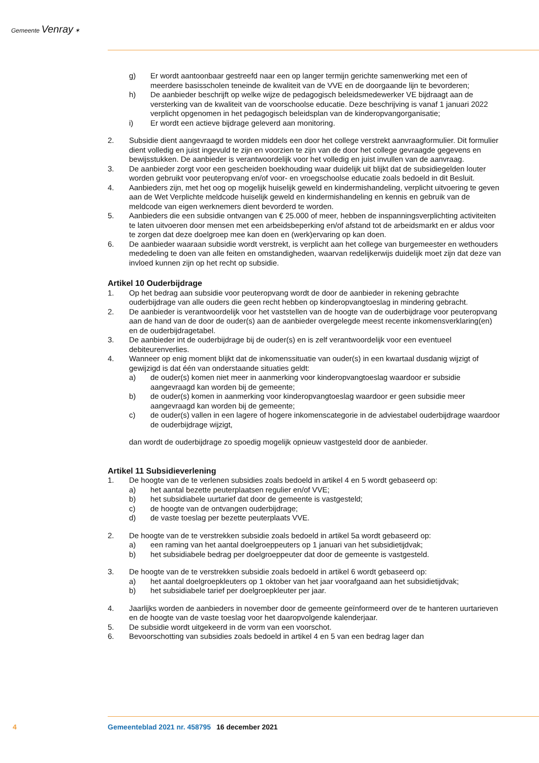Gemeente Venray ✶
g) Er wordt aantoonbaar gestreefd naar een op langer termijn gerichte samenwerking met een of meerdere basisscholen teneinde de kwaliteit van de VVE en de doorgaande lijn te bevorderen;
h) De aanbieder beschrijft op welke wijze de pedagogisch beleidsmedewerker VE bijdraagt aan de versterking van de kwaliteit van de voorschoolse educatie. Deze beschrijving is vanaf 1 januari 2022 verplicht opgenomen in het pedagogisch beleidsplan van de kinderopvangorganisatie;
i) Er wordt een actieve bijdrage geleverd aan monitoring.
2. Subsidie dient aangevraagd te worden middels een door het college verstrekt aanvraagformulier. Dit formulier dient volledig en juist ingevuld te zijn en voorzien te zijn van de door het college gevraagde gegevens en bewijsstukken. De aanbieder is verantwoordelijk voor het volledig en juist invullen van de aanvraag.
3. De aanbieder zorgt voor een gescheiden boekhouding waar duidelijk uit blijkt dat de subsidiegelden louter worden gebruikt voor peuteropvang en/of voor- en vroegschoolse educatie zoals bedoeld in dit Besluit.
4. Aanbieders zijn, met het oog op mogelijk huiselijk geweld en kindermishandeling, verplicht uitvoering te geven aan de Wet Verplichte meldcode huiselijk geweld en kindermishandeling en kennis en gebruik van de meldcode van eigen werknemers dient bevorderd te worden.
5. Aanbieders die een subsidie ontvangen van € 25.000 of meer, hebben de inspanningsverplichting activiteiten te laten uitvoeren door mensen met een arbeidsbeperking en/of afstand tot de arbeidsmarkt en er aldus voor te zorgen dat deze doelgroep mee kan doen en (werk)ervaring op kan doen.
6. De aanbieder waaraan subsidie wordt verstrekt, is verplicht aan het college van burgemeester en wethouders mededeling te doen van alle feiten en omstandigheden, waarvan redelijkerwijs duidelijk moet zijn dat deze van invloed kunnen zijn op het recht op subsidie.
Artikel 10 Ouderbijdrage
1. Op het bedrag aan subsidie voor peuteropvang wordt de door de aanbieder in rekening gebrachte ouderbijdrage van alle ouders die geen recht hebben op kinderopvangtoeslag in mindering gebracht.
2. De aanbieder is verantwoordelijk voor het vaststellen van de hoogte van de ouderbijdrage voor peuteropvang aan de hand van de door de ouder(s) aan de aanbieder overgelegde meest recente inkomensverklaring(en) en de ouderbijdragetabel.
3. De aanbieder int de ouderbijdrage bij de ouder(s) en is zelf verantwoordelijk voor een eventueel debiteurenverlies.
4. Wanneer op enig moment blijkt dat de inkomenssituatie van ouder(s) in een kwartaal dusdanig wijzigt of gewijzigd is dat één van onderstaande situaties geldt:
a) de ouder(s) komen niet meer in aanmerking voor kinderopvangtoeslag waardoor er subsidie aangevraagd kan worden bij de gemeente;
b) de ouder(s) komen in aanmerking voor kinderopvangtoeslag waardoor er geen subsidie meer aangevraagd kan worden bij de gemeente;
c) de ouder(s) vallen in een lagere of hogere inkomenscategorie in de adviestabel ouderbijdrage waardoor de ouderbijdrage wijzigt,
dan wordt de ouderbijdrage zo spoedig mogelijk opnieuw vastgesteld door de aanbieder.
Artikel 11 Subsidieverlening
1. De hoogte van de te verlenen subsidies zoals bedoeld in artikel 4 en 5 wordt gebaseerd op:
a) het aantal bezette peuterplaatsen regulier en/of VVE;
b) het subsidiabele uurtarief dat door de gemeente is vastgesteld;
c) de hoogte van de ontvangen ouderbijdrage;
d) de vaste toeslag per bezette peuterplaats VVE.
2. De hoogte van de te verstrekken subsidie zoals bedoeld in artikel 5a wordt gebaseerd op:
a) een raming van het aantal doelgroeppeuters op 1 januari van het subsidietijdvak;
b) het subsidiabele bedrag per doelgroeppeuter dat door de gemeente is vastgesteld.
3. De hoogte van de te verstrekken subsidie zoals bedoeld in artikel 6 wordt gebaseerd op:
a) het aantal doelgroepkleuters op 1 oktober van het jaar voorafgaand aan het subsidietijdvak;
b) het subsidiabele tarief per doelgroepkleuter per jaar.
4. Jaarlijks worden de aanbieders in november door de gemeente geïnformeerd over de te hanteren uurtarieven en de hoogte van de vaste toeslag voor het daaropvolgende kalenderjaar.
5. De subsidie wordt uitgekeerd in de vorm van een voorschot.
6. Bevoorschotting van subsidies zoals bedoeld in artikel 4 en 5 van een bedrag lager dan
4 Gemeenteblad 2021 nr. 458795 16 december 2021